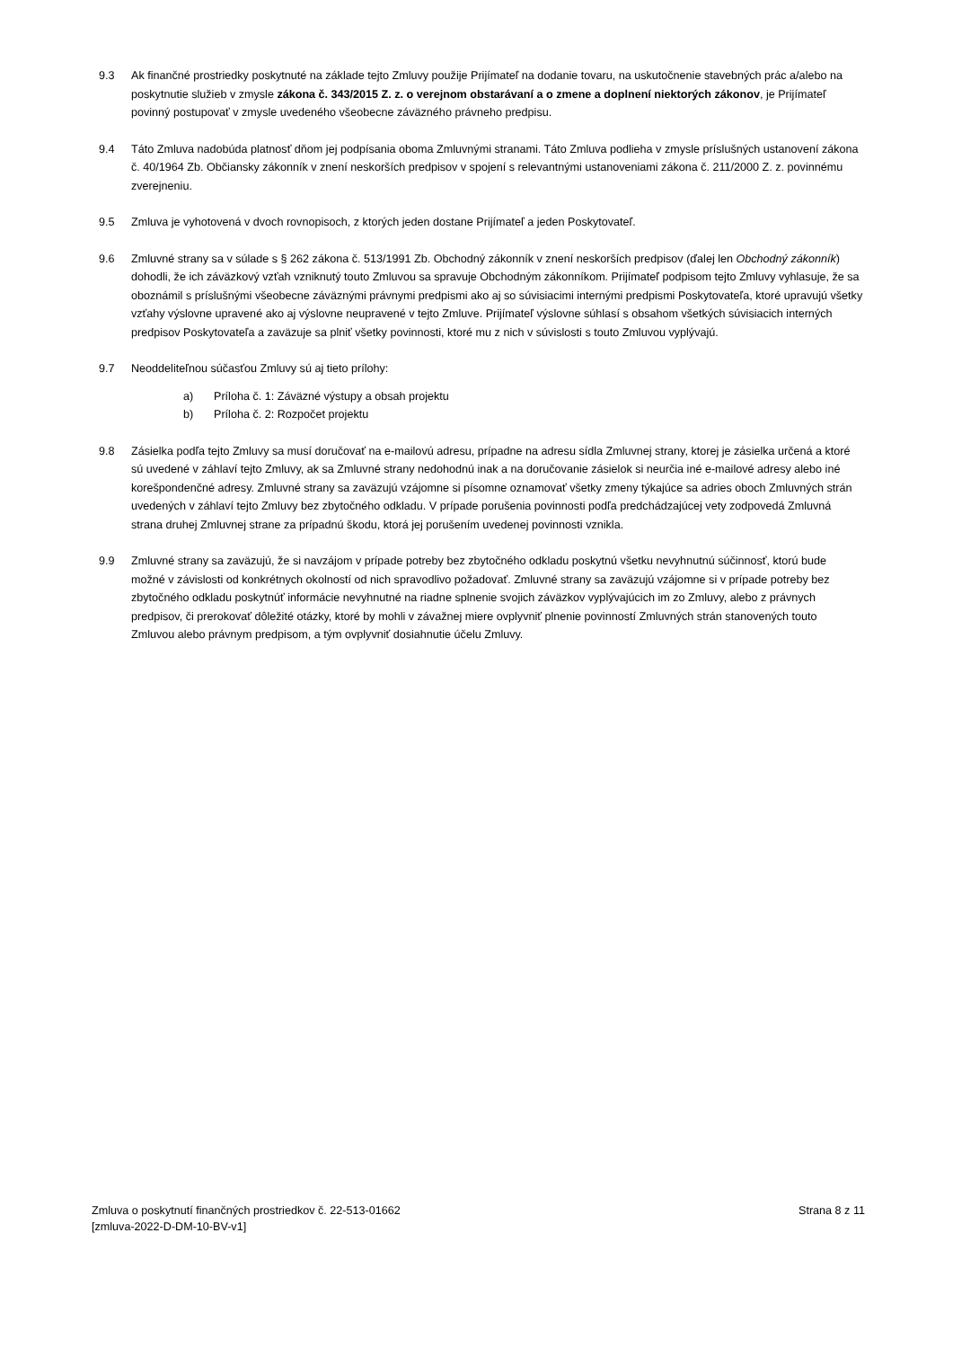9.3 Ak finančné prostriedky poskytnuté na základe tejto Zmluvy použije Prijímateľ na dodanie tovaru, na uskutočnenie stavebných prác a/alebo na poskytnutie služieb v zmysle zákona č. 343/2015 Z. z. o verejnom obstarávaní a o zmene a doplnení niektorých zákonov, je Prijímateľ povinný postupovať v zmysle uvedeného všeobecne záväzného právneho predpisu.
9.4 Táto Zmluva nadobúda platnosť dňom jej podpísania oboma Zmluvnými stranami. Táto Zmluva podlieha v zmysle príslušných ustanovení zákona č. 40/1964 Zb. Občiansky zákonník v znení neskorších predpisov v spojení s relevantnými ustanoveniami zákona č. 211/2000 Z. z. povinnému zverejneniu.
9.5 Zmluva je vyhotovená v dvoch rovnopisoch, z ktorých jeden dostane Prijímateľ a jeden Poskytovateľ.
9.6 Zmluvné strany sa v súlade s § 262 zákona č. 513/1991 Zb. Obchodný zákonník v znení neskorších predpisov (ďalej len Obchodný zákonník) dohodli, že ich záväzkový vzťah vzniknutý touto Zmluvou sa spravuje Obchodným zákonníkom. Prijímateľ podpisom tejto Zmluvy vyhlasuje, že sa oboznámil s príslušnými všeobecne záväznými právnymi predpismi ako aj so súvisiacimi internými predpismi Poskytovateľa, ktoré upravujú všetky vzťahy výslovne upravené ako aj výslovne neupravené v tejto Zmluve. Prijímateľ výslovne súhlasí s obsahom všetkých súvisiacich interných predpisov Poskytovateľa a zaväzuje sa plniť všetky povinnosti, ktoré mu z nich v súvislosti s touto Zmluvou vyplývajú.
9.7 Neoddeliteľnou súčasťou Zmluvy sú aj tieto prílohy:
a) Príloha č. 1: Záväzné výstupy a obsah projektu
b) Príloha č. 2: Rozpočet projektu
9.8 Zásielka podľa tejto Zmluvy sa musí doručovať na e-mailovú adresu, prípadne na adresu sídla Zmluvnej strany, ktorej je zásielka určená a ktoré sú uvedené v záhlaví tejto Zmluvy, ak sa Zmluvné strany nedohodnú inak a na doručovanie zásielok si neurčia iné e-mailové adresy alebo iné korešpondenčné adresy. Zmluvné strany sa zaväzujú vzájomne si písomne oznamovať všetky zmeny týkajúce sa adries oboch Zmluvných strán uvedených v záhlaví tejto Zmluvy bez zbytočného odkladu. V prípade porušenia povinnosti podľa predchádzajúcej vety zodpovedá Zmluvná strana druhej Zmluvnej strane za prípadnú škodu, ktorá jej porušením uvedenej povinnosti vznikla.
9.9 Zmluvné strany sa zaväzujú, že si navzájom v prípade potreby bez zbytočného odkladu poskytnú všetku nevyhnutnú súčinnosť, ktorú bude možné v závislosti od konkrétnych okolností od nich spravodlivo požadovať. Zmluvné strany sa zaväzujú vzájomne si v prípade potreby bez zbytočného odkladu poskytnúť informácie nevyhnutné na riadne splnenie svojich záväzkov vyplývajúcich im zo Zmluvy, alebo z právnych predpisov, či prerokovať dôležité otázky, ktoré by mohli v závažnej miere ovplyvniť plnenie povinností Zmluvných strán stanovených touto Zmluvou alebo právnym predpisom, a tým ovplyvniť dosiahnutie účelu Zmluvy.
Zmluva o poskytnutí finančných prostriedkov č. 22-513-01662
[zmluva-2022-D-DM-10-BV-v1]
Strana 8 z 11